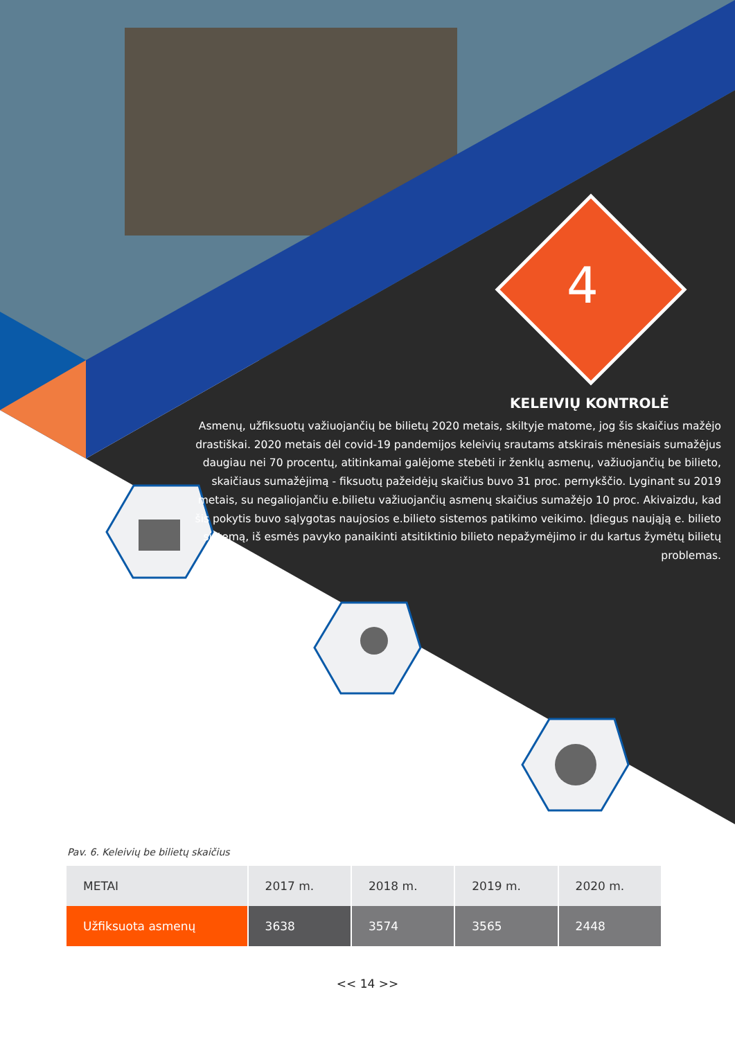4
KELEIVIŲ KONTROLĖ
Asmenų, užfiksuotų važiuojančių be bilietų 2020 metais, skiltyje matome, jog šis skaičius mažėjo drastiškai. 2020 metais dėl covid-19 pandemijos keleivių srautams atskirais mėnesiais sumažėjus daugiau nei 70 procentų, atitinkamai galėjome stebėti ir ženklų asmenų, važiuojančių be bilieto, skaičiaus sumažėjimą - fiksuotų pažeidėjų skaičius buvo 31 proc. pernykščio. Lyginant su 2019 metais, su negaliojančiu e.bilietu važiuojančių asmenų skaičius sumažėjo 10 proc. Akivaizdu, kad šis pokytis buvo sąlygotas naujosios e.bilieto sistemos patikimo veikimo. Įdiegus naująją e. bilieto sistemą, iš esmės pavyko panaikinti atsitiktinio bilieto nepažymėjimo ir du kartus žymėtų bilietų problemas.
Pav. 6. Keleivių be bilietų skaičius
| METAI | 2017 m. | 2018 m. | 2019 m. | 2020 m. |
| --- | --- | --- | --- | --- |
| Užfiksuota asmenų | 3638 | 3574 | 3565 | 2448 |
<< 14 >>